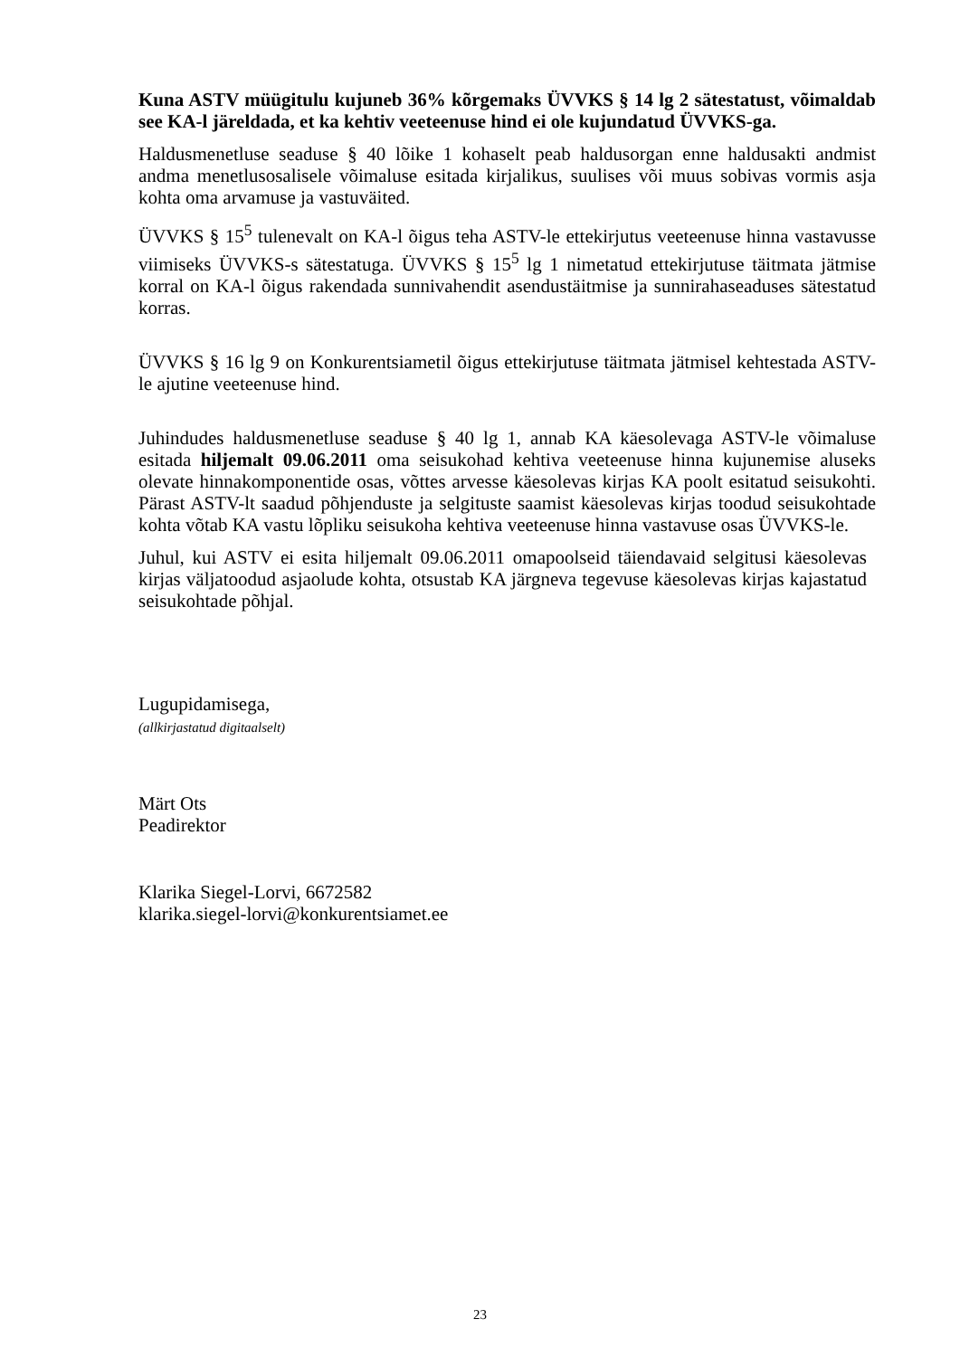Kuna ASTV müügitulu kujuneb 36% kõrgemaks ÜVVKS § 14 lg 2 sätestatust, võimaldab see KA-l järeldada, et ka kehtiv veeteenuse hind ei ole kujundatud ÜVVKS-ga.
Haldusmenetluse seaduse § 40 lõike 1 kohaselt peab haldusorgan enne haldusakti andmist andma menetlusosalisele võimaluse esitada kirjalikus, suulises või muus sobivas vormis asja kohta oma arvamuse ja vastuväited.
ÜVVKS § 15<sup>5</sup> tulenevalt on KA-l õigus teha ASTV-le ettekirjutus veeteenuse hinna vastavusse viimiseks ÜVVKS-s sätestatuga. ÜVVKS § 15<sup>5</sup> lg 1 nimetatud ettekirjutuse täitmata jätmise korral on KA-l õigus rakendada sunnivahendit asendustäitmise ja sunnirahaseaduses sätestatud korras.
ÜVVKS § 16 lg 9 on Konkurentsiametil õigus ettekirjutuse täitmata jätmisel kehtestada ASTV-le ajutine veeteenuse hind.
Juhindudes haldusmenetluse seaduse § 40 lg 1, annab KA käesolevaga ASTV-le võimaluse esitada hiljemalt 09.06.2011 oma seisukohad kehtiva veeteenuse hinna kujunemise aluseks olevate hinnakomponentide osas, võttes arvesse käesolevas kirjas KA poolt esitatud seisukohti. Pärast ASTV-lt saadud põhjenduste ja selgituste saamist käesolevas kirjas toodud seisukohtade kohta võtab KA vastu lõpliku seisukoha kehtiva veeteenuse hinna vastavuse osas ÜVVKS-le.
Juhul, kui ASTV ei esita hiljemalt 09.06.2011 omapoolseid täiendavaid selgitusi käesolevas kirjas väljatoodud asjaolude kohta, otsustab KA järgneva tegevuse käesolevas kirjas kajastatud seisukohtade põhjal.
Lugupidamisega,
(allkirjastatud digitaalselt)
Märt Ots
Peadirektor
Klarika Siegel-Lorvi, 6672582
klarika.siegel-lorvi@konkurentsiamet.ee
23